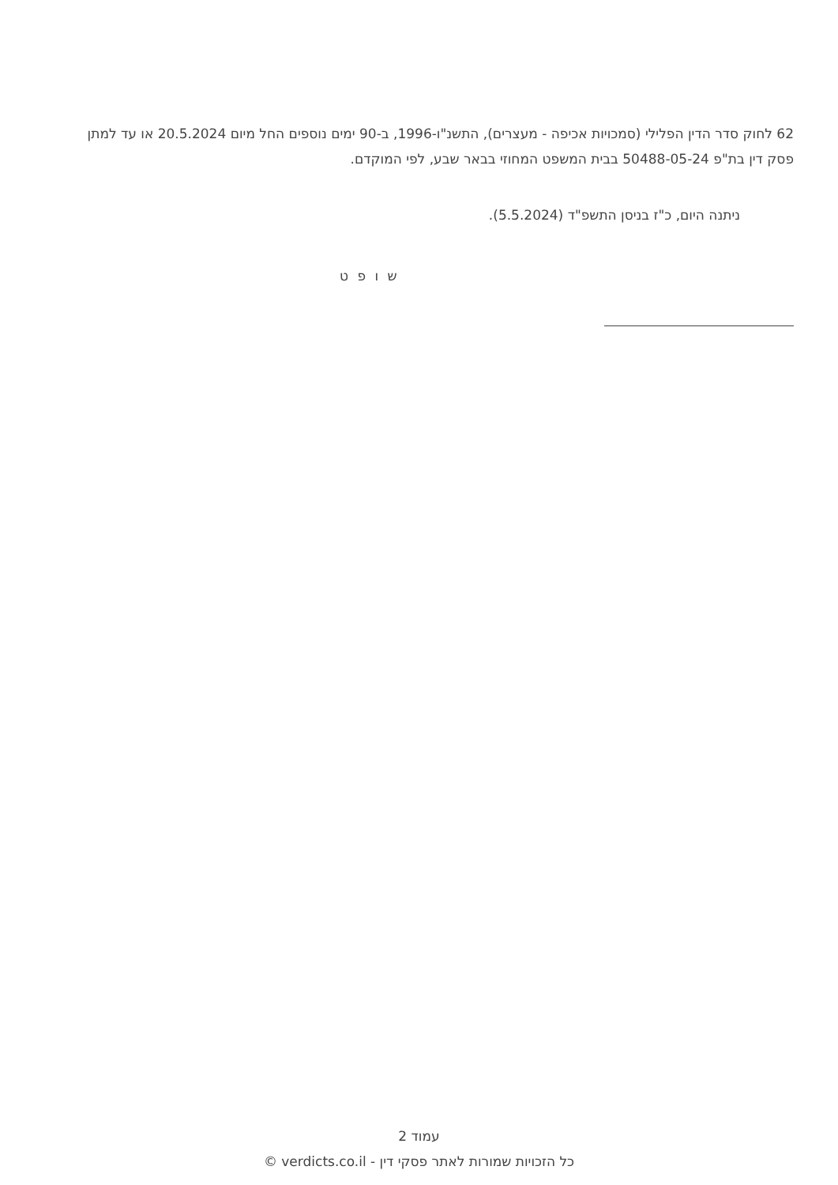62 לחוק סדר הדין הפלילי (סמכויות אכיפה - מעצרים), התשנ"ו-1996, ב-90 ימים נוספים החל מיום 20.5.2024 או עד למתן פסק דין בת"פ 50488-05-24 בבית המשפט המחוזי בבאר שבע, לפי המוקדם.
ניתנה היום, כ"ז בניסן התשפ"ד (5.5.2024).
ש ו פ ט
עמוד 2
כל הזכויות שמורות לאתר פסקי דין - verdicts.co.il ©